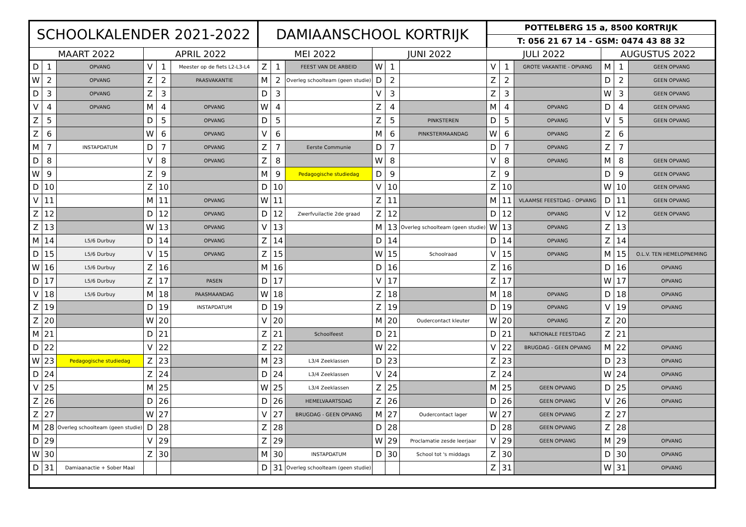| SCHOOLKALENDER 2021-2022 | | | | | | DAMIAANSCHOOL KORTRIJK | | | | | | POTTELBERG 15 a, 8500 KORTRIJK | | | | | |
| --- | --- | --- | --- | --- | --- | --- | --- | --- | --- | --- | --- | --- | --- | --- | --- | --- | --- |
| | | | | | | | | | | | | T: 056 21 67 14 - GSM: 0474 43 88 32 | | | | | |
| MAART 2022 | | | APRIL 2022 | | | MEI 2022 | | | JUNI 2022 | | | JULI 2022 | | | AUGUSTUS 2022 | | |
| D | 1 | OPVANG | V | 1 | Meester op de fiets L2-L3-L4 | Z | 1 | FEEST VAN DE ARBEID | W | 1 | | V | 1 | GROTE VAKANTIE - OPVANG | M | 1 | GEEN OPVANG |
| W | 2 | OPVANG | Z | 2 | PAASVAKANTIE | M | 2 | Overleg schoolteam (geen studie) | D | 2 | | Z | 2 | | D | 2 | GEEN OPVANG |
| D | 3 | OPVANG | Z | 3 | | D | 3 | | V | 3 | | Z | 3 | | W | 3 | GEEN OPVANG |
| V | 4 | OPVANG | M | 4 | OPVANG | W | 4 | | Z | 4 | | M | 4 | OPVANG | D | 4 | GEEN OPVANG |
| Z | 5 | | D | 5 | OPVANG | D | 5 | | Z | 5 | PINKSTEREN | D | 5 | OPVANG | V | 5 | GEEN OPVANG |
| Z | 6 | | W | 6 | OPVANG | V | 6 | | M | 6 | PINKSTERMAANDAG | W | 6 | OPVANG | Z | 6 | |
| M | 7 | INSTAPDATUM | D | 7 | OPVANG | Z | 7 | Eerste Communie | D | 7 | | D | 7 | OPVANG | Z | 7 | |
| D | 8 | | V | 8 | OPVANG | Z | 8 | | W | 8 | | V | 8 | OPVANG | M | 8 | GEEN OPVANG |
| W | 9 | | Z | 9 | | M | 9 | Pedagogische studiedag | D | 9 | | Z | 9 | | D | 9 | GEEN OPVANG |
| D | 10 | | Z | 10 | | D | 10 | | V | 10 | | Z | 10 | | W | 10 | GEEN OPVANG |
| V | 11 | | M | 11 | OPVANG | W | 11 | | Z | 11 | | M | 11 | VLAAMSE FEESTDAG - OPVANG | D | 11 | GEEN OPVANG |
| Z | 12 | | D | 12 | OPVANG | D | 12 | Zwerfvuilactie 2de graad | Z | 12 | | D | 12 | OPVANG | V | 12 | GEEN OPVANG |
| Z | 13 | | W | 13 | OPVANG | V | 13 | | M | 13 | Overleg schoolteam (geen studie) | W | 13 | OPVANG | Z | 13 | |
| M | 14 | L5/6 Durbuy | D | 14 | OPVANG | Z | 14 | | D | 14 | | D | 14 | OPVANG | Z | 14 | |
| D | 15 | L5/6 Durbuy | V | 15 | OPVANG | Z | 15 | | W | 15 | Schoolraad | V | 15 | OPVANG | M | 15 | O.L.V. TEN HEMELOPNEMING |
| W | 16 | L5/6 Durbuy | Z | 16 | | M | 16 | | D | 16 | | Z | 16 | | D | 16 | OPVANG |
| D | 17 | L5/6 Durbuy | Z | 17 | PASEN | D | 17 | | V | 17 | | Z | 17 | | W | 17 | OPVANG |
| V | 18 | L5/6 Durbuy | M | 18 | PAASMAANDAG | W | 18 | | Z | 18 | | M | 18 | OPVANG | D | 18 | OPVANG |
| Z | 19 | | D | 19 | INSTAPDATUM | D | 19 | | Z | 19 | | D | 19 | OPVANG | V | 19 | OPVANG |
| Z | 20 | | W | 20 | | V | 20 | | M | 20 | Oudercontact kleuter | W | 20 | OPVANG | Z | 20 | |
| M | 21 | | D | 21 | | Z | 21 | Schoolfeest | D | 21 | | D | 21 | NATIONALE FEESTDAG | Z | 21 | |
| D | 22 | | V | 22 | | Z | 22 | | W | 22 | | V | 22 | BRUGDAG - GEEN OPVANG | M | 22 | OPVANG |
| W | 23 | Pedagogische studiedag | Z | 23 | | M | 23 | L3/4 Zeeklassen | D | 23 | | Z | 23 | | D | 23 | OPVANG |
| D | 24 | | Z | 24 | | D | 24 | L3/4 Zeeklassen | V | 24 | | Z | 24 | | W | 24 | OPVANG |
| V | 25 | | M | 25 | | W | 25 | L3/4 Zeeklassen | Z | 25 | | M | 25 | GEEN OPVANG | D | 25 | OPVANG |
| Z | 26 | | D | 26 | | D | 26 | HEMELVAARTSDAG | Z | 26 | | D | 26 | GEEN OPVANG | V | 26 | OPVANG |
| Z | 27 | | W | 27 | | V | 27 | BRUGDAG - GEEN OPVANG | M | 27 | Oudercontact lager | W | 27 | GEEN OPVANG | Z | 27 | |
| M | 28 | Overleg schoolteam (geen studie) | D | 28 | | Z | 28 | | D | 28 | | D | 28 | GEEN OPVANG | Z | 28 | |
| D | 29 | | V | 29 | | Z | 29 | | W | 29 | Proclamatie zesde leerjaar | V | 29 | GEEN OPVANG | M | 29 | OPVANG |
| W | 30 | | Z | 30 | | M | 30 | INSTAPDATUM | D | 30 | School tot 's middags | Z | 30 | | D | 30 | OPVANG |
| D | 31 | Damiaanactie + Sober Maal | | | | D | 31 | Overleg schoolteam (geen studie) | | | | Z | 31 | | W | 31 | OPVANG |